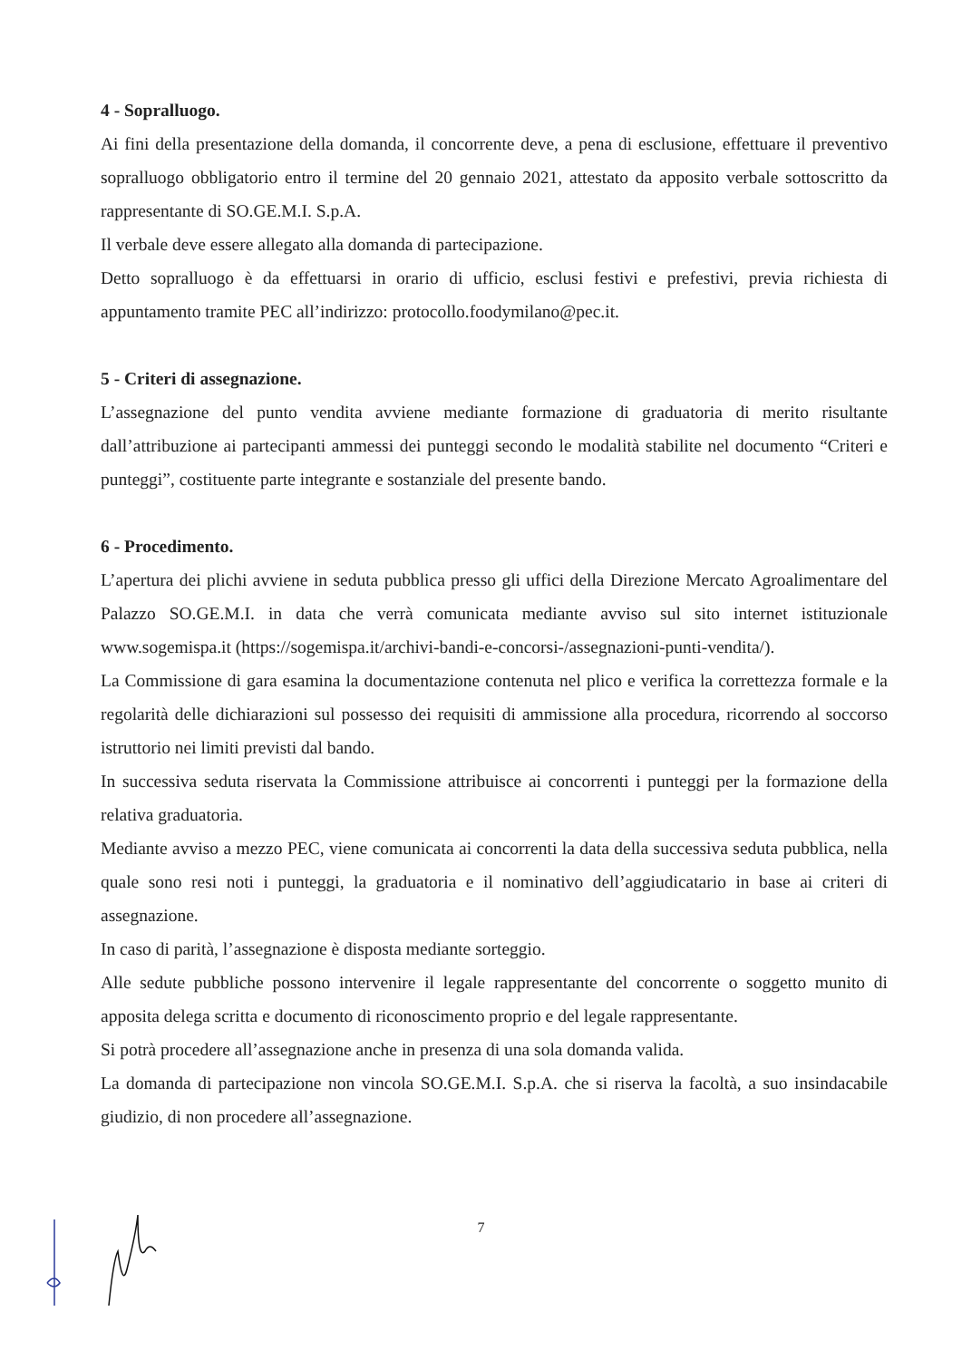4 - Sopralluogo.
Ai fini della presentazione della domanda, il concorrente deve, a pena di esclusione, effettuare il preventivo sopralluogo obbligatorio entro il termine del 20 gennaio 2021, attestato da apposito verbale sottoscritto da rappresentante di SO.GE.M.I. S.p.A.
Il verbale deve essere allegato alla domanda di partecipazione.
Detto sopralluogo è da effettuarsi in orario di ufficio, esclusi festivi e prefestivi, previa richiesta di appuntamento tramite PEC all’indirizzo: protocollo.foodymilano@pec.it.
5 - Criteri di assegnazione.
L’assegnazione del punto vendita avviene mediante formazione di graduatoria di merito risultante dall’attribuzione ai partecipanti ammessi dei punteggi secondo le modalità stabilite nel documento “Criteri e punteggi”, costituente parte integrante e sostanziale del presente bando.
6 - Procedimento.
L’apertura dei plichi avviene in seduta pubblica presso gli uffici della Direzione Mercato Agroalimentare del Palazzo SO.GE.M.I. in data che verrà comunicata mediante avviso sul sito internet istituzionale www.sogemispa.it (https://sogemispa.it/archivi-bandi-e-concorsi-/assegnazioni-punti-vendita/).
La Commissione di gara esamina la documentazione contenuta nel plico e verifica la correttezza formale e la regolarità delle dichiarazioni sul possesso dei requisiti di ammissione alla procedura, ricorrendo al soccorso istruttorio nei limiti previsti dal bando.
In successiva seduta riservata la Commissione attribuisce ai concorrenti i punteggi per la formazione della relativa graduatoria.
Mediante avviso a mezzo PEC, viene comunicata ai concorrenti la data della successiva seduta pubblica, nella quale sono resi noti i punteggi, la graduatoria e il nominativo dell’aggiudicatario in base ai criteri di assegnazione.
In caso di parità, l’assegnazione è disposta mediante sorteggio.
Alle sedute pubbliche possono intervenire il legale rappresentante del concorrente o soggetto munito di apposita delega scritta e documento di riconoscimento proprio e del legale rappresentante.
Si potrà procedere all’assegnazione anche in presenza di una sola domanda valida.
La domanda di partecipazione non vincola SO.GE.M.I. S.p.A. che si riserva la facoltà, a suo insindacabile giudizio, di non procedere all’assegnazione.
7